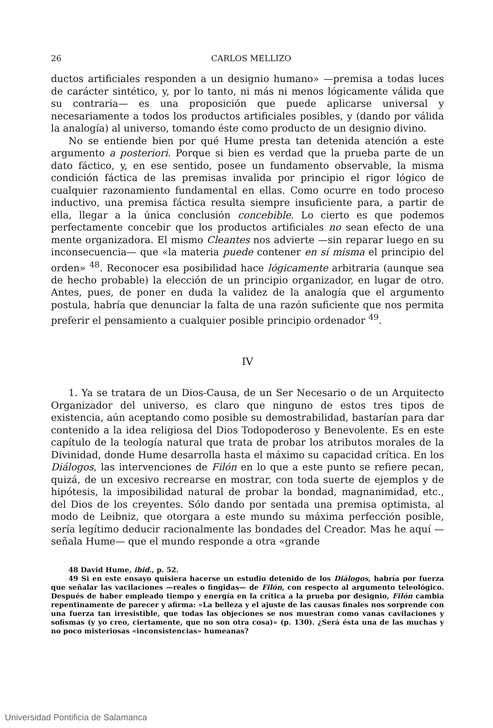26 CARLOS MELLIZO
ductos artificiales responden a un designio humano» —premisa a todas luces de carácter sintético, y, por lo tanto, ni más ni menos lógicamente válida que su contraria— es una proposición que puede aplicarse universal y necesariamente a todos los productos artificiales posibles, y (dando por válida la analogía) al universo, tomando éste como producto de un designio divino.
No se entiende bien por qué Hume presta tan detenida atención a este argumento a posteriori. Porque si bien es verdad que la prueba parte de un dato fáctico, y, en ese sentido, posee un fundamento observable, la misma condición fáctica de las premisas invalida por principio el rigor lógico de cualquier razonamiento fundamental en ellas. Como ocurre en todo proceso inductivo, una premisa fáctica resulta siempre insuficiente para, a partir de ella, llegar a la única conclusión concebible. Lo cierto es que podemos perfectamente concebir que los productos artificiales no sean efecto de una mente organizadora. El mismo Cleantes nos advierte —sin reparar luego en su inconsecuencia— que «la materia puede contener en sí misma el principio del orden» <sup>48</sup>. Reconocer esa posibilidad hace lógicamente arbitraria (aunque sea de hecho probable) la elección de un principio organizador, en lugar de otro. Antes, pues, de poner en duda la validez de la analogía que el argumento postula, habría que denunciar la falta de una razón suficiente que nos permita preferir el pensamiento a cualquier posible principio ordenador <sup>49</sup>.
IV
1. Ya se tratara de un Dios-Causa, de un Ser Necesario o de un Arquitecto Organizador del universo, es claro que ninguno de estos tres tipos de existencia, aún aceptando como posible su demostrabilidad, bastarían para dar contenido a la idea religiosa del Dios Todopoderoso y Benevolente. Es en este capítulo de la teología natural que trata de probar los atributos morales de la Divinidad, donde Hume desarrolla hasta el máximo su capacidad crítica. En los Diálogos, las intervenciones de Filón en lo que a este punto se refiere pecan, quizá, de un excesivo recrearse en mostrar, con toda suerte de ejemplos y de hipótesis, la imposibilidad natural de probar la bondad, magnanimidad, etc., del Dios de los creyentes. Sólo dando por sentada una premisa optimista, al modo de Leibniz, que otorgara a este mundo su máxima perfección posible, sería legítimo deducir racionalmente las bondades del Creador. Mas he aquí —señala Hume— que el mundo responde a otra «grande
48 David Hume, ibid., p. 52.
49 Si en este ensayo quisiera hacerse un estudio detenido de los Diálogos, habría por fuerza que señalar las vacilaciones —reales o fingidas— de Filón, con respecto al argumento teleológico. Después de haber empleado tiempo y energía en la crítica a la prueba por designio, Filón cambia repentinamente de parecer y afirma: «La belleza y el ajuste de las causas finales nos sorprende con una fuerza tan irresistible, que todas las objeciones se nos muestran como vanas cavilaciones y sofismas (y yo creo, ciertamente, que no son otra cosa)» (p. 130). ¿Será ésta una de las muchas y no poco misteriosas «inconsistencias» humeanas?
Universidad Pontificia de Salamanca